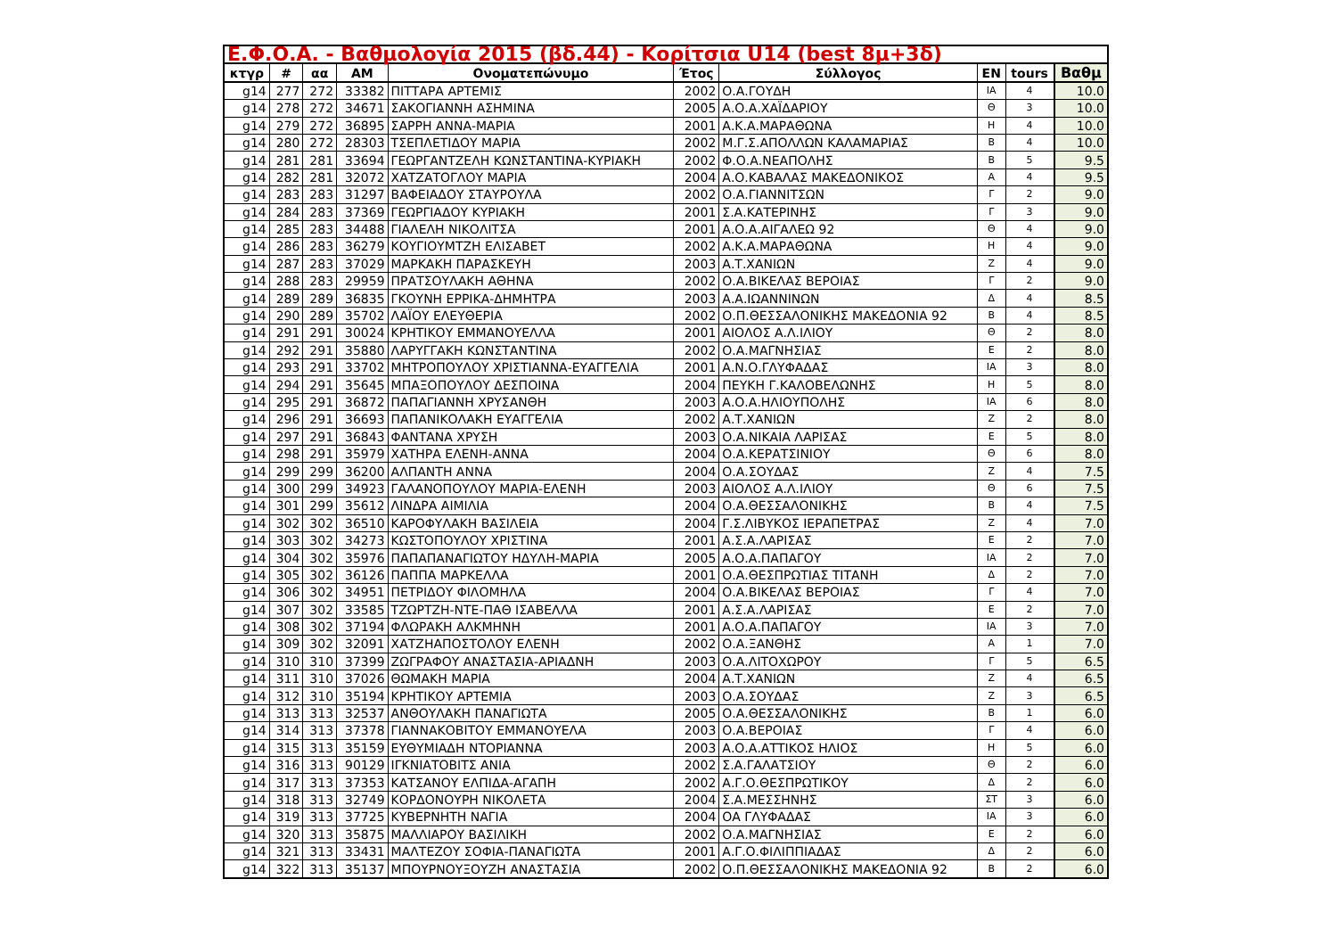| Ε.Φ.Ο.Α. - Βαθμολογία 2015 (βδ.44) - Κορίτσια U14 (best 8μ+3δ) | | | | | | | | | |
| --- | --- | --- | --- | --- | --- | --- | --- | --- | --- |
| κτγρ | # | αα | AM | Ονοματεπώνυμο | Έτος | Σύλλογος | EN | tours | Βαθμ |
| g14 | 277 | 272 | 33382 | ΠΙΤΤΑΡΑ ΑΡΤΕΜΙΣ | 2002 | Ο.Α.ΓΟΥΔΗ | ΙΑ | 4 | 10.0 |
| g14 | 278 | 272 | 34671 | ΣΑΚΟΓΙΑΝΝΗ ΑΣΗΜΙΝΑ | 2005 | Α.Ο.Α.ΧΑΪΔΑΡΙΟΥ | Θ | 3 | 10.0 |
| g14 | 279 | 272 | 36895 | ΣΑΡΡΗ ΑΝΝΑ-ΜΑΡΙΑ | 2001 | Α.Κ.Α.ΜΑΡΑΘΩΝΑ | Η | 4 | 10.0 |
| g14 | 280 | 272 | 28303 | ΤΣΕΠΛΕΤΙΔΟΥ ΜΑΡΙΑ | 2002 | Μ.Γ.Σ.ΑΠΟΛΛΩΝ ΚΑΛΑΜΑΡΙΑΣ | Β | 4 | 10.0 |
| g14 | 281 | 281 | 33694 | ΓΕΩΡΓΑΝΤΖΕΛΗ ΚΩΝΣΤΑΝΤΙΝΑ-ΚΥΡΙΑΚΗ | 2002 | Φ.Ο.Α.ΝΕΑΠΟΛΗΣ | Β | 5 | 9.5 |
| g14 | 282 | 281 | 32072 | ΧΑΤΖΑΤΟΓΛΟΥ ΜΑΡΙΑ | 2004 | Α.Ο.ΚΑΒΑΛΑΣ ΜΑΚΕΔΟΝΙΚΟΣ | Α | 4 | 9.5 |
| g14 | 283 | 283 | 31297 | ΒΑΦΕΙΑΔΟΥ ΣΤΑΥΡΟΥΛΑ | 2002 | Ο.Α.ΓΙΑΝΝΙΤΣΩΝ | Γ | 2 | 9.0 |
| g14 | 284 | 283 | 37369 | ΓΕΩΡΓΙΑΔΟΥ ΚΥΡΙΑΚΗ | 2001 | Σ.Α.ΚΑΤΕΡΙΝΗΣ | Γ | 3 | 9.0 |
| g14 | 285 | 283 | 34488 | ΓΙΑΛΕΛΗ ΝΙΚΟΛΙΤΣΑ | 2001 | Α.Ο.Α.ΑΙΓΑΛΕΩ 92 | Θ | 4 | 9.0 |
| g14 | 286 | 283 | 36279 | ΚΟΥΓΙΟΥΜΤΖΗ ΕΛΙΣΑΒΕΤ | 2002 | Α.Κ.Α.ΜΑΡΑΘΩΝΑ | Η | 4 | 9.0 |
| g14 | 287 | 283 | 37029 | ΜΑΡΚΑΚΗ ΠΑΡΑΣΚΕΥΗ | 2003 | Α.Τ.ΧΑΝΙΩΝ | Ζ | 4 | 9.0 |
| g14 | 288 | 283 | 29959 | ΠΡΑΤΣΟΥΛΑΚΗ ΑΘΗΝΑ | 2002 | Ο.Α.ΒΙΚΕΛΑΣ ΒΕΡΟΙΑΣ | Γ | 2 | 9.0 |
| g14 | 289 | 289 | 36835 | ΓΚΟΥΝΗ ΕΡΡΙΚΑ-ΔΗΜΗΤΡΑ | 2003 | Α.Α.ΙΩΑΝΝΙΝΩΝ | Δ | 4 | 8.5 |
| g14 | 290 | 289 | 35702 | ΛΑΪΟΥ ΕΛΕΥΘΕΡΙΑ | 2002 | Ο.Π.ΘΕΣΣΑΛΟΝΙΚΗΣ ΜΑΚΕΔΟΝΙΑ 92 | Β | 4 | 8.5 |
| g14 | 291 | 291 | 30024 | ΚΡΗΤΙΚΟΥ ΕΜΜΑΝΟΥΕΛΛΑ | 2001 | ΑΙΟΛΟΣ Α.Λ.ΙΛΙΟΥ | Θ | 2 | 8.0 |
| g14 | 292 | 291 | 35880 | ΛΑΡΥΓΓΑΚΗ ΚΩΝΣΤΑΝΤΙΝΑ | 2002 | Ο.Α.ΜΑΓΝΗΣΙΑΣ | Ε | 2 | 8.0 |
| g14 | 293 | 291 | 33702 | ΜΗΤΡΟΠΟΥΛΟΥ ΧΡΙΣΤΙΑΝΝΑ-ΕΥΑΓΓΕΛΙΑ | 2001 | Α.Ν.Ο.ΓΛΥΦΑΔΑΣ | ΙΑ | 3 | 8.0 |
| g14 | 294 | 291 | 35645 | ΜΠΑΞΟΠΟΥΛΟΥ ΔΕΣΠΟΙΝΑ | 2004 | ΠΕΥΚΗ Γ.ΚΑΛΟΒΕΛΩΝΗΣ | Η | 5 | 8.0 |
| g14 | 295 | 291 | 36872 | ΠΑΠΑΓΙΑΝΝΗ ΧΡΥΣΑΝΘΗ | 2003 | Α.Ο.Α.ΗΛΙΟΥΠΟΛΗΣ | ΙΑ | 6 | 8.0 |
| g14 | 296 | 291 | 36693 | ΠΑΠΑΝΙΚΟΛΑΚΗ ΕΥΑΓΓΕΛΙΑ | 2002 | Α.Τ.ΧΑΝΙΩΝ | Ζ | 2 | 8.0 |
| g14 | 297 | 291 | 36843 | ΦΑΝΤΑΝΑ ΧΡΥΣΗ | 2003 | Ο.Α.ΝΙΚΑΙΑ ΛΑΡΙΣΑΣ | Ε | 5 | 8.0 |
| g14 | 298 | 291 | 35979 | ΧΑΤΗΡΑ ΕΛΕΝΗ-ΑΝΝΑ | 2004 | Ο.Α.ΚΕΡΑΤΣΙΝΙΟΥ | Θ | 6 | 8.0 |
| g14 | 299 | 299 | 36200 | ΑΛΠΑΝΤΗ ΑΝΝΑ | 2004 | Ο.Α.ΣΟΥΔΑΣ | Ζ | 4 | 7.5 |
| g14 | 300 | 299 | 34923 | ΓΑΛΑΝΟΠΟΥΛΟΥ ΜΑΡΙΑ-ΕΛΕΝΗ | 2003 | ΑΙΟΛΟΣ Α.Λ.ΙΛΙΟΥ | Θ | 6 | 7.5 |
| g14 | 301 | 299 | 35612 | ΛΙΝΔΡΑ ΑΙΜΙΛΙΑ | 2004 | Ο.Α.ΘΕΣΣΑΛΟΝΙΚΗΣ | Β | 4 | 7.5 |
| g14 | 302 | 302 | 36510 | ΚΑΡΟΦΥΛΑΚΗ ΒΑΣΙΛΕΙΑ | 2004 | Γ.Σ.ΛΙΒΥΚΟΣ ΙΕΡΑΠΕΤΡΑΣ | Ζ | 4 | 7.0 |
| g14 | 303 | 302 | 34273 | ΚΩΣΤΟΠΟΥΛΟΥ ΧΡΙΣΤΙΝΑ | 2001 | Α.Σ.Α.ΛΑΡΙΣΑΣ | Ε | 2 | 7.0 |
| g14 | 304 | 302 | 35976 | ΠΑΠΑΠΑΝΑΓΙΩΤΟΥ ΗΔΥΛΗ-ΜΑΡΙΑ | 2005 | Α.Ο.Α.ΠΑΠΑΓΟΥ | ΙΑ | 2 | 7.0 |
| g14 | 305 | 302 | 36126 | ΠΑΠΠΑ ΜΑΡΚΕΛΛΑ | 2001 | Ο.Α.ΘΕΣΠΡΩΤΙΑΣ ΤΙΤΑΝΗ | Δ | 2 | 7.0 |
| g14 | 306 | 302 | 34951 | ΠΕΤΡΙΔΟΥ ΦΙΛΟΜΗΛΑ | 2004 | Ο.Α.ΒΙΚΕΛΑΣ ΒΕΡΟΙΑΣ | Γ | 4 | 7.0 |
| g14 | 307 | 302 | 33585 | ΤΖΩΡΤΖΗ-ΝΤΕ-ΠΑΘ ΙΣΑΒΕΛΛΑ | 2001 | Α.Σ.Α.ΛΑΡΙΣΑΣ | Ε | 2 | 7.0 |
| g14 | 308 | 302 | 37194 | ΦΛΩΡΑΚΗ ΑΛΚΜΗΝΗ | 2001 | Α.Ο.Α.ΠΑΠΑΓΟΥ | ΙΑ | 3 | 7.0 |
| g14 | 309 | 302 | 32091 | ΧΑΤΖΗΑΠΟΣΤΟΛΟΥ ΕΛΕΝΗ | 2002 | Ο.Α.ΞΑΝΘΗΣ | Α | 1 | 7.0 |
| g14 | 310 | 310 | 37399 | ΖΩΓΡΑΦΟΥ ΑΝΑΣΤΑΣΙΑ-ΑΡΙΑΔΝΗ | 2003 | Ο.Α.ΛΙΤΟΧΩΡΟΥ | Γ | 5 | 6.5 |
| g14 | 311 | 310 | 37026 | ΘΩΜΑΚΗ ΜΑΡΙΑ | 2004 | Α.Τ.ΧΑΝΙΩΝ | Ζ | 4 | 6.5 |
| g14 | 312 | 310 | 35194 | ΚΡΗΤΙΚΟΥ ΑΡΤΕΜΙΑ | 2003 | Ο.Α.ΣΟΥΔΑΣ | Ζ | 3 | 6.5 |
| g14 | 313 | 313 | 32537 | ΑΝΘΟΥΛΑΚΗ ΠΑΝΑΓΙΩΤΑ | 2005 | Ο.Α.ΘΕΣΣΑΛΟΝΙΚΗΣ | Β | 1 | 6.0 |
| g14 | 314 | 313 | 37378 | ΓΙΑΝΝΑΚΟΒΙΤΟΥ ΕΜΜΑΝΟΥΕΛΑ | 2003 | Ο.Α.ΒΕΡΟΙΑΣ | Γ | 4 | 6.0 |
| g14 | 315 | 313 | 35159 | ΕΥΘΥΜΙΑΔΗ ΝΤΟΡΙΑΝΝΑ | 2003 | Α.Ο.Α.ΑΤΤΙΚΟΣ ΗΛΙΟΣ | Η | 5 | 6.0 |
| g14 | 316 | 313 | 90129 | ΙΓΚΝΙΑΤΟΒΙΤΣ ΑΝΙΑ | 2002 | Σ.Α.ΓΑΛΑΤΣΙΟΥ | Θ | 2 | 6.0 |
| g14 | 317 | 313 | 37353 | ΚΑΤΣΑΝΟΥ ΕΛΠΙΔΑ-ΑΓΑΠΗ | 2002 | Α.Γ.Ο.ΘΕΣΠΡΩΤΙΚΟΥ | Δ | 2 | 6.0 |
| g14 | 318 | 313 | 32749 | ΚΟΡΔΟΝΟΥΡΗ ΝΙΚΟΛΕΤΑ | 2004 | Σ.Α.ΜΕΣΣΗΝΗΣ | ΣΤ | 3 | 6.0 |
| g14 | 319 | 313 | 37725 | ΚΥΒΕΡΝΗΤΗ ΝΑΓΙΑ | 2004 | ΟΑ ΓΛΥΦΑΔΑΣ | ΙΑ | 3 | 6.0 |
| g14 | 320 | 313 | 35875 | ΜΑΛΛΙΑΡΟΥ ΒΑΣΙΛΙΚΗ | 2002 | Ο.Α.ΜΑΓΝΗΣΙΑΣ | Ε | 2 | 6.0 |
| g14 | 321 | 313 | 33431 | ΜΑΛΤΕΖΟΥ ΣΟΦΙΑ-ΠΑΝΑΓΙΩΤΑ | 2001 | Α.Γ.Ο.ΦΙΛΙΠΠΙΑΔΑΣ | Δ | 2 | 6.0 |
| g14 | 322 | 313 | 35137 | ΜΠΟΥΡΝΟΥΞΟΥΖΗ ΑΝΑΣΤΑΣΙΑ | 2002 | Ο.Π.ΘΕΣΣΑΛΟΝΙΚΗΣ ΜΑΚΕΔΟΝΙΑ 92 | Β | 2 | 6.0 |